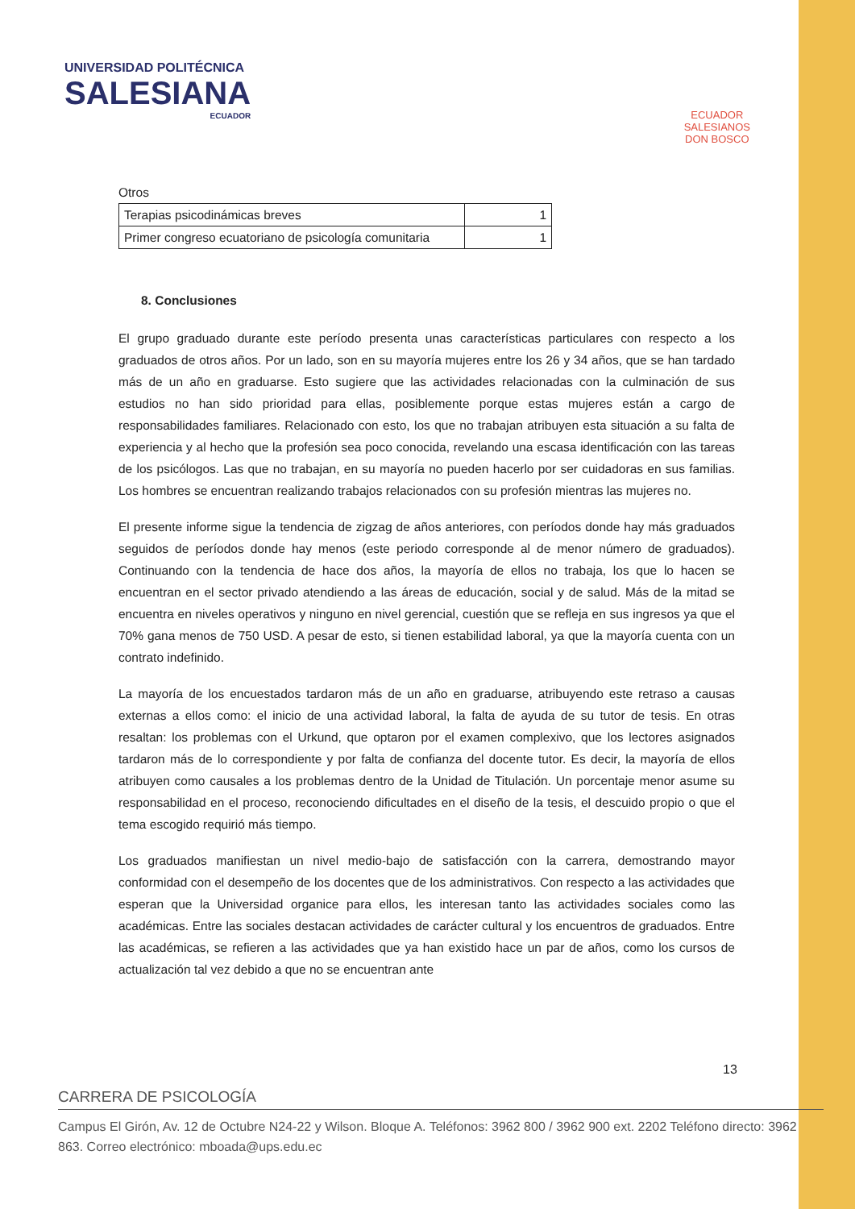UNIVERSIDAD POLITÉCNICA
SALESIANA
ECUADOR
ECUADOR
SALESIANOS
DON BOSCO
Otros
| Terapias psicodinámicas breves | 1 |
| Primer congreso ecuatoriano de psicología comunitaria | 1 |
8. Conclusiones
El grupo graduado durante este período presenta unas características particulares con respecto a los graduados de otros años. Por un lado, son en su mayoría mujeres entre los 26 y 34 años, que se han tardado más de un año en graduarse. Esto sugiere que las actividades relacionadas con la culminación de sus estudios no han sido prioridad para ellas, posiblemente porque estas mujeres están a cargo de responsabilidades familiares. Relacionado con esto, los que no trabajan atribuyen esta situación a su falta de experiencia y al hecho que la profesión sea poco conocida, revelando una escasa identificación con las tareas de los psicólogos. Las que no trabajan, en su mayoría no pueden hacerlo por ser cuidadoras en sus familias. Los hombres se encuentran realizando trabajos relacionados con su profesión mientras las mujeres no.
El presente informe sigue la tendencia de zigzag de años anteriores, con períodos donde hay más graduados seguidos de períodos donde hay menos (este periodo corresponde al de menor número de graduados). Continuando con la tendencia de hace dos años, la mayoría de ellos no trabaja, los que lo hacen se encuentran en el sector privado atendiendo a las áreas de educación, social y de salud. Más de la mitad se encuentra en niveles operativos y ninguno en nivel gerencial, cuestión que se refleja en sus ingresos ya que el 70% gana menos de 750 USD. A pesar de esto, si tienen estabilidad laboral, ya que la mayoría cuenta con un contrato indefinido.
La mayoría de los encuestados tardaron más de un año en graduarse, atribuyendo este retraso a causas externas a ellos como: el inicio de una actividad laboral, la falta de ayuda de su tutor de tesis. En otras resaltan: los problemas con el Urkund, que optaron por el examen complexivo, que los lectores asignados tardaron más de lo correspondiente y por falta de confianza del docente tutor. Es decir, la mayoría de ellos atribuyen como causales a los problemas dentro de la Unidad de Titulación. Un porcentaje menor asume su responsabilidad en el proceso, reconociendo dificultades en el diseño de la tesis, el descuido propio o que el tema escogido requirió más tiempo.
Los graduados manifiestan un nivel medio-bajo de satisfacción con la carrera, demostrando mayor conformidad con el desempeño de los docentes que de los administrativos. Con respecto a las actividades que esperan que la Universidad organice para ellos, les interesan tanto las actividades sociales como las académicas. Entre las sociales destacan actividades de carácter cultural y los encuentros de graduados. Entre las académicas, se refieren a las actividades que ya han existido hace un par de años, como los cursos de actualización tal vez debido a que no se encuentran ante
13
CARRERA DE PSICOLOGÍA
Campus El Girón, Av. 12 de Octubre N24-22 y Wilson. Bloque A. Teléfonos: 3962 800 / 3962 900 ext. 2202 Teléfono directo: 3962 863. Correo electrónico: mboada@ups.edu.ec